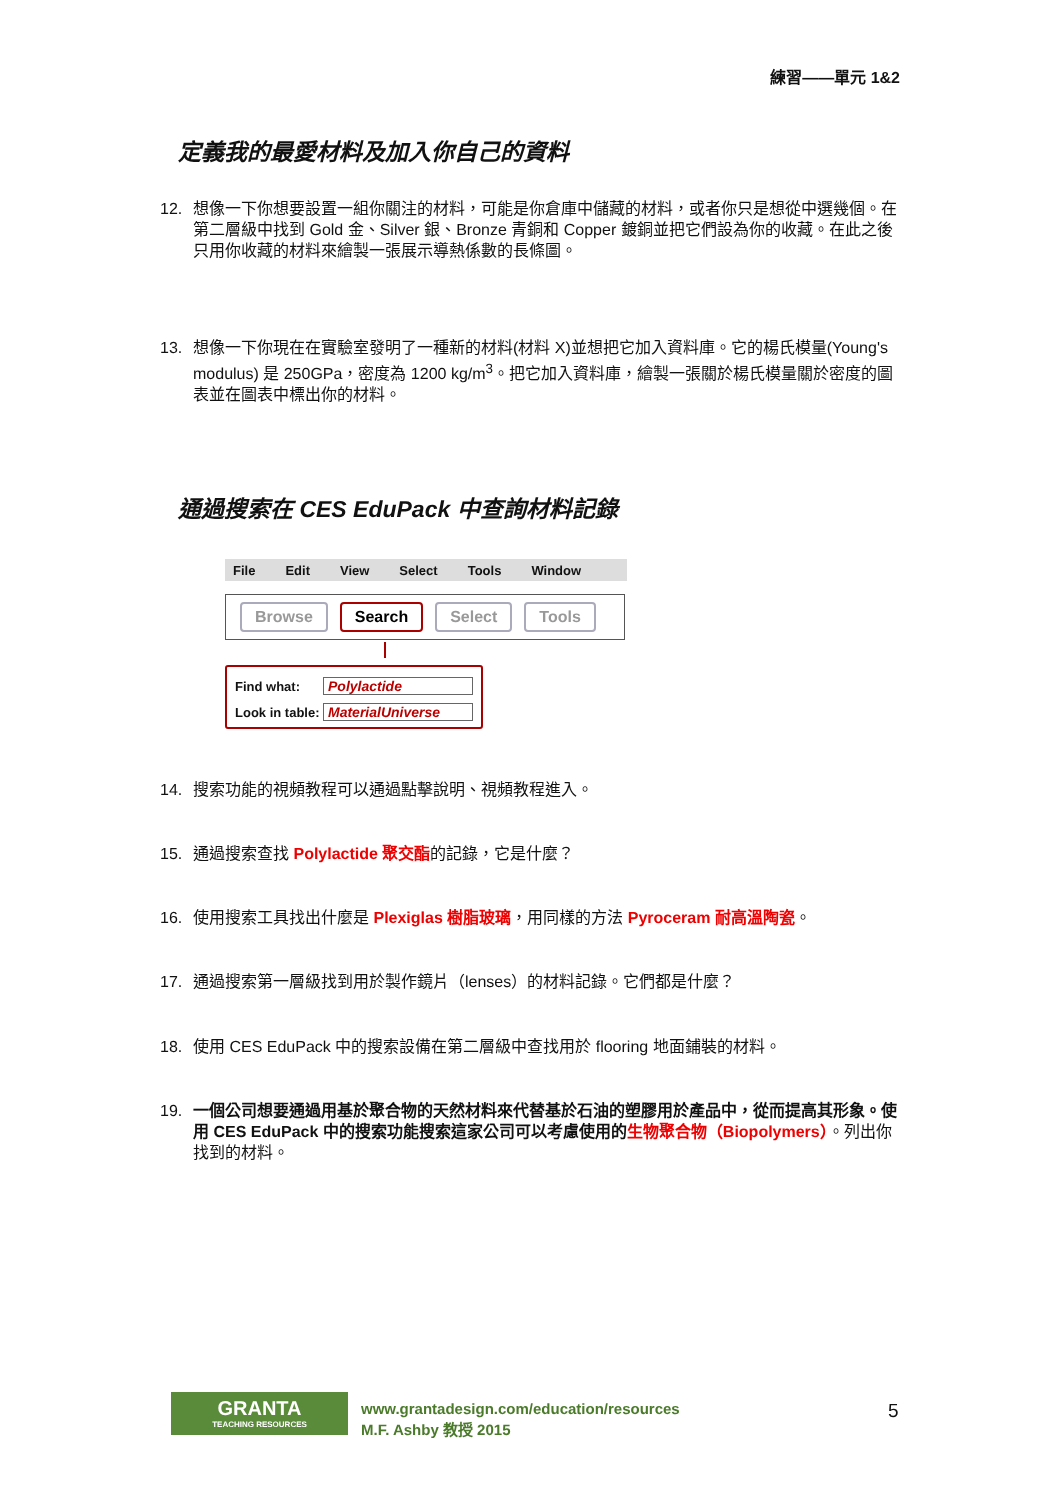練習——單元 1&2
定義我的最愛材料及加入你自己的資料
12. 想像一下你想要設置一組你關注的材料，可能是你倉庫中儲藏的材料，或者你只是想從中選幾個。在第二層級中找到 Gold 金、Silver 銀、Bronze 青銅和 Copper 鍍銅並把它們設為你的收藏。在此之後只用你收藏的材料來繪製一張展示導熱係數的長條圖。
13. 想像一下你現在在實驗室發明了一種新的材料(材料 X)並想把它加入資料庫。它的楊氏模量(Young's modulus) 是 250GPa，密度為 1200 kg/m<sup>3</sup>。把它加入資料庫，繪製一張關於楊氏模量關於密度的圖表並在圖表中標出你的材料。
通過搜索在 CES EduPack 中查詢材料記錄
File Edit View Select Tools Window
Browse Search Select Tools
Find what: Polylactide
Look in table: MaterialUniverse
14. 搜索功能的視頻教程可以通過點擊說明、視頻教程進入。
15. 通過搜索查找 Polylactide 聚交酯的記錄，它是什麼？
16. 使用搜索工具找出什麼是 Plexiglas 樹脂玻璃，用同樣的方法 Pyroceram 耐高溫陶瓷。
17. 通過搜索第一層級找到用於製作鏡片（lenses）的材料記錄。它們都是什麼？
18. 使用 CES EduPack 中的搜索設備在第二層級中查找用於 flooring 地面鋪裝的材料。
19. 一個公司想要通過用基於聚合物的天然材料來代替基於石油的塑膠用於產品中，從而提高其形象。使用 CES EduPack 中的搜索功能搜索這家公司可以考慮使用的 生物聚合物（Biopolymers）。列出你找到的材料。
GRANTA
TEACHING RESOURCES
www.grantadesign.com/education/resources
M.F. Ashby 教授 2015
5